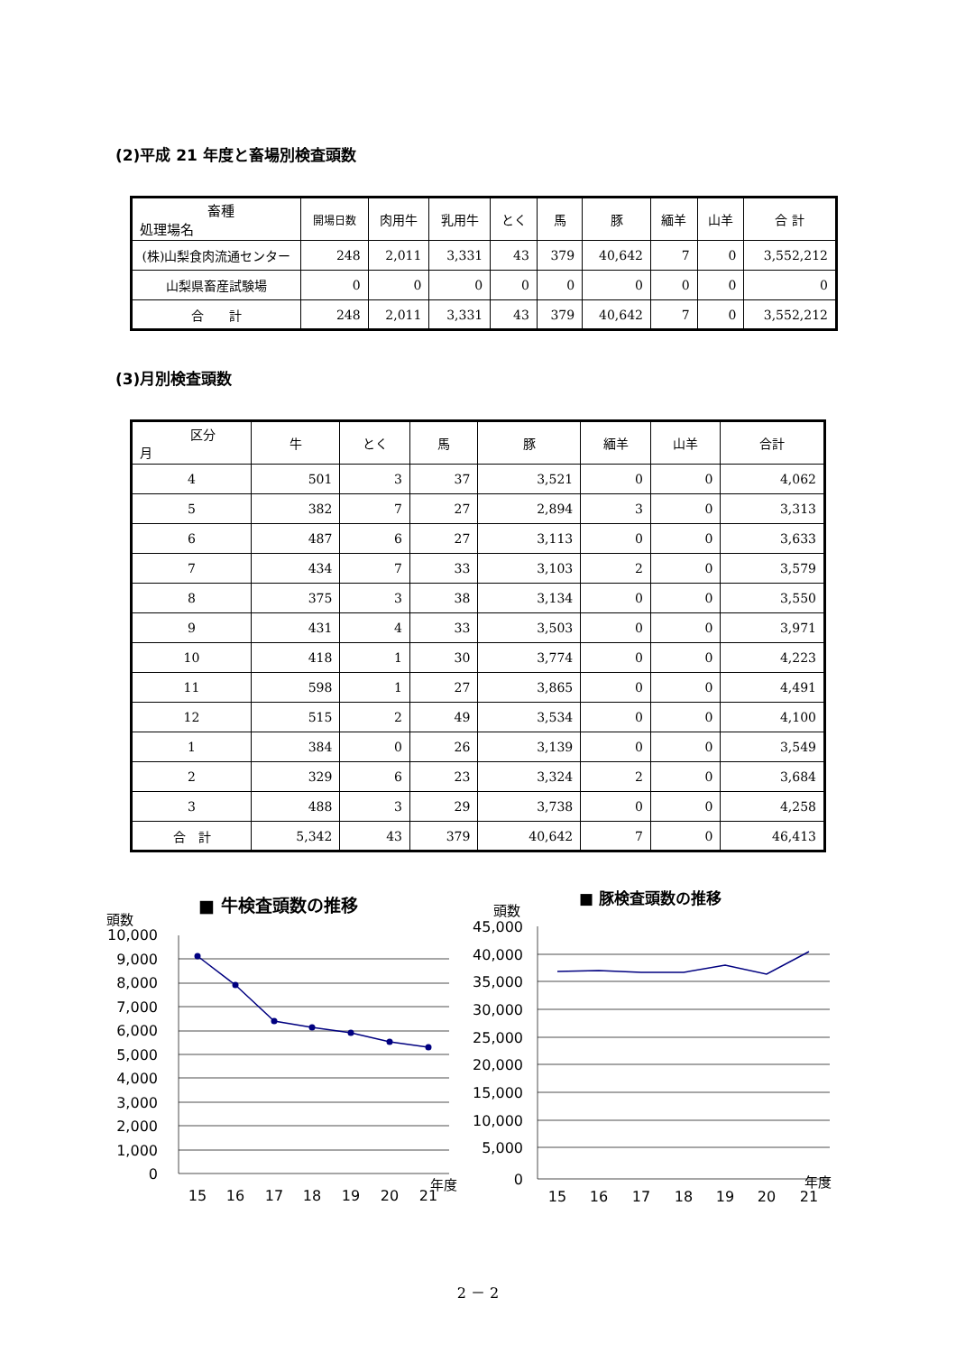(2)平成 21 年度と畜場別検査頭数
| 畜種 処理場名 | 開場日数 | 肉用牛 | 乳用牛 | とく | 馬 | 豚 | 緬羊 | 山羊 | 合 計 |
| --- | --- | --- | --- | --- | --- | --- | --- | --- | --- |
| (株)山梨食肉流通センター | 248 | 2,011 | 3,331 | 43 | 379 | 40,642 | 7 | 0 | 3,552,212 |
| 山梨県畜産試験場 | 0 | 0 | 0 | 0 | 0 | 0 | 0 | 0 | 0 |
| 合 計 | 248 | 2,011 | 3,331 | 43 | 379 | 40,642 | 7 | 0 | 3,552,212 |
(3)月別検査頭数
| 区分 月 | 牛 | とく | 馬 | 豚 | 緬羊 | 山羊 | 合計 |
| --- | --- | --- | --- | --- | --- | --- | --- |
| 4 | 501 | 3 | 37 | 3,521 | 0 | 0 | 4,062 |
| 5 | 382 | 7 | 27 | 2,894 | 3 | 0 | 3,313 |
| 6 | 487 | 6 | 27 | 3,113 | 0 | 0 | 3,633 |
| 7 | 434 | 7 | 33 | 3,103 | 2 | 0 | 3,579 |
| 8 | 375 | 3 | 38 | 3,134 | 0 | 0 | 3,550 |
| 9 | 431 | 4 | 33 | 3,503 | 0 | 0 | 3,971 |
| 10 | 418 | 1 | 30 | 3,774 | 0 | 0 | 4,223 |
| 11 | 598 | 1 | 27 | 3,865 | 0 | 0 | 4,491 |
| 12 | 515 | 2 | 49 | 3,534 | 0 | 0 | 4,100 |
| 1 | 384 | 0 | 26 | 3,139 | 0 | 0 | 3,549 |
| 2 | 329 | 6 | 23 | 3,324 | 2 | 0 | 3,684 |
| 3 | 488 | 3 | 29 | 3,738 | 0 | 0 | 4,258 |
| 合 計 | 5,342 | 43 | 379 | 40,642 | 7 | 0 | 46,413 |
■ 牛検査頭数の推移
頭数
10,000
9,000
8,000
7,000
6,000
5,000
4,000
3,000
2,000
1,000
0
15
16
17
18
19
20
21
年度
■ 豚検査頭数の推移
頭数
45,000
40,000
35,000
30,000
25,000
20,000
15,000
10,000
5,000
0
15
16
17
18
19
20
21
年度
2 － 2